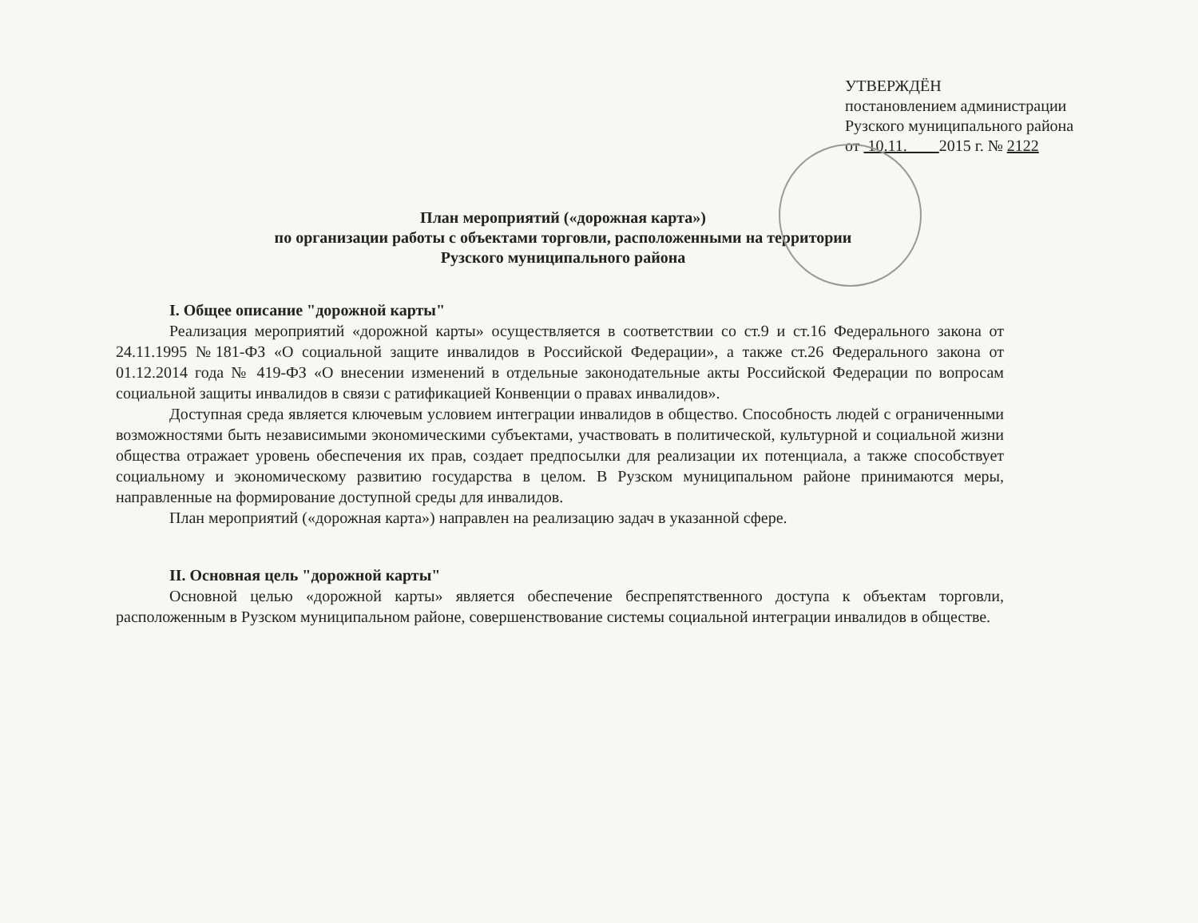УТВЕРЖДЁН
постановлением администрации
Рузского муниципального района
от 10.11. 2015 г. № 2122
План мероприятий («дорожная карта»)
по организации работы с объектами торговли, расположенными на территории
Рузского муниципального района
I. Общее описание "дорожной карты"
Реализация мероприятий «дорожной карты» осуществляется в соответствии со ст.9 и ст.16 Федерального закона от 24.11.1995 №181-ФЗ «О социальной защите инвалидов в Российской Федерации», а также ст.26 Федерального закона от 01.12.2014 года № 419-ФЗ «О внесении изменений в отдельные законодательные акты Российской Федерации по вопросам социальной защиты инвалидов в связи с ратификацией Конвенции о правах инвалидов».
Доступная среда является ключевым условием интеграции инвалидов в общество. Способность людей с ограниченными возможностями быть независимыми экономическими субъектами, участвовать в политической, культурной и социальной жизни общества отражает уровень обеспечения их прав, создает предпосылки для реализации их потенциала, а также способствует социальному и экономическому развитию государства в целом. В Рузском муниципальном районе принимаются меры, направленные на формирование доступной среды для инвалидов.
План мероприятий («дорожная карта») направлен на реализацию задач в указанной сфере.
II. Основная цель "дорожной карты"
Основной целью «дорожной карты» является обеспечение беспрепятственного доступа к объектам торговли, расположенным в Рузском муниципальном районе, совершенствование системы социальной интеграции инвалидов в обществе.